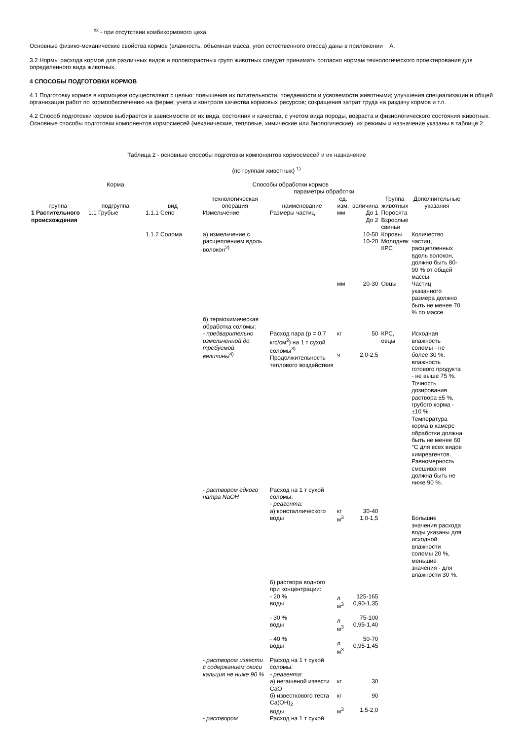<sup>xx</sup> - при отсутствии комбикормового цеха.
Основные физико-механические свойства кормов (влажность, объемная масса, угол естественного откоса) даны в приложении А.
3.2 Нормы расхода кормов для различных видов и половозрастных групп животных следует принимать согласно нормам технологического проектирования для определенного вида животных.
4 СПОСОБЫ ПОДГОТОВКИ КОРМОВ
4.1 Подготовку кормов в кормоцехе осуществляют с целью: повышения их питательности, поедаемости и усвояемости животными; улучшения специализации и общей организации работ по кормообеспечению на ферме; учета и контроля качества кормовых ресурсов; сокращения затрат труда на раздачу кормов и т.п.
4.2 Способ подготовки кормов выбирается в зависимости от их вида, состояния и качества, с учетом вида породы, возраста и физиологического состояния животных. Основные способы подготовки компонентов кормосмесей (механические, тепловые, химические или биологические), их режимы и назначение указаны в таблице 2.
Таблица 2 - основные способы подготовки компонентов кормосмесей и их назначение
(по группам животных) <sup>1)</sup>
| Корма | | | Способы обработки кормов | | | | Группа животных | Дополнительные указания |
| --- | --- | --- | --- | --- | --- | --- | --- | --- |
| | | | | параметры обработки | | | | |
| группа | подгруппа | вид | технологическая операция | наименование | ед. изм. | величина | | |
| 1 Растительного происхождения | 1.1 Грубые | 1.1.1 Сено | Измельчение | Размеры частиц | мм | До 1 До 2 | Поросята Взрослые свиньи | |
| | | 1.1.2 Солома | а) измельчение с расщеплением вдоль волокон<sup>2)</sup> | | | 10-50 10-20 | Коровы Молодняк КРС | Количество частиц, расщепленных вдоль волокон, должно быть 80-90 % от общей массы. |
| | | | | | мм | 20-30 | Овцы | Частиц указанного размера должно быть не менее 70 % по массе. |
| | | | б) термохимическая обработка соломы: - предварительно измельченной до требуемой величины<sup>4)</sup> | Расход пара (р = 0,7 кгс/см<sup>2</sup>) на 1 т сухой соломы<sup>3)</sup> Продолжительность теплового воздействия | кг ч | 50 2,0-2,5 | КРС, овцы | Исходная влажность соломы - не более 30 %, влажность готового продукта - не выше 75 %. Точность дозирования раствора ±5 %, грубого корма - ±10 %. Температура корма в камере обработки должна быть не менее 60 °С для всех видов химреагентов. Равномерность смешивания должна быть не ниже 90 %. |
| | | | - раствором едкого натра NaOH | Расход на 1 т сухой соломы: - реагента: а) кристаллического воды 6) раствора водного при концентрации: - 20 % воды - 30 % воды - 40 % воды | кг м<sup>3</sup> л м<sup>3</sup> л м<sup>3</sup> л м<sup>3</sup> | 30-40 1,0-1,5 125-165 0,90-1,35 75-100 0,95-1,40 50-70 0,95-1,45 | | Большие значения расхода воды указаны для исходной влажности соломы 20 %, меньшие значения - для влажности 30 %. |
| | | | - раствором извести с содержанием окиси кальция не ниже 90 % | Расход на 1 т сухой соломы: - реагента: а) негашеной извести CaO б) известкового теста Ca(OH)<sub>2</sub> воды | кг кг м<sup>3</sup> | 30 90 1,5-2,0 | | |
| | | | - раствором | Расход на 1 т сухой | | | | |